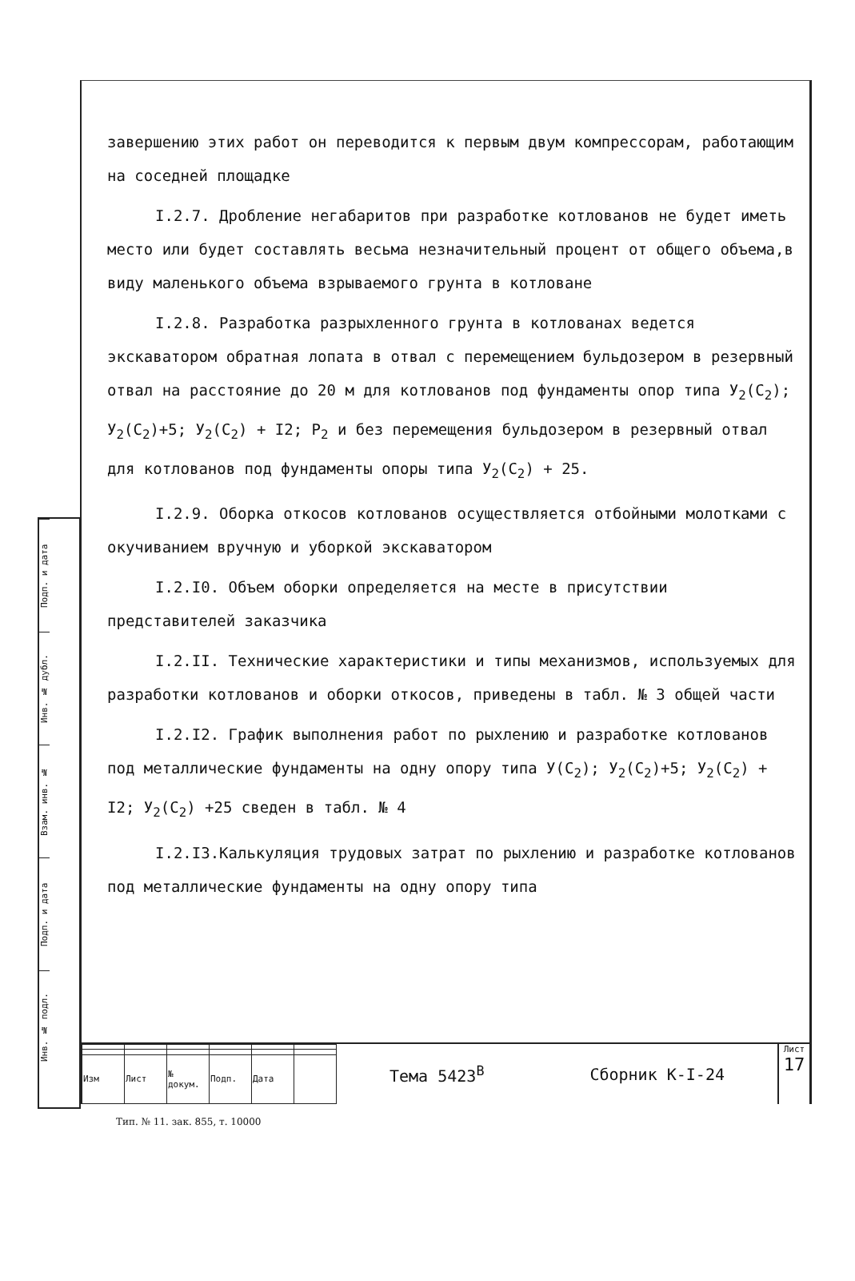Подп. и дата
Инв. № дубл.
Взам. инв. №
Подп. и дата
Инв. № подл.
завершению этих работ он переводится к первым двум компрессорам, работающим на соседней площадке
I.2.7. Дробление негабаритов при разработке котлованов не будет иметь место или будет составлять весьма незначительный процент от общего объема,в виду маленького объема взрываемого грунта в котловане
I.2.8. Разработка разрыхленного грунта в котлованах ведется экскаватором обратная лопата в отвал с перемещением бульдозером в резервный отвал на расстояние до 20 м для котлованов под фундаменты опор типа У<sub>2</sub>(С<sub>2</sub>); У<sub>2</sub>(С<sub>2</sub>)+5; У<sub>2</sub>(С<sub>2</sub>) + I2; Р<sub>2</sub> и без перемещения бульдозером в резервный отвал для котлованов под фундаменты опоры типа У<sub>2</sub>(С<sub>2</sub>) + 25.
I.2.9. Оборка откосов котлованов осуществляется отбойными молотками с окучиванием вручную и уборкой экскаватором
I.2.I0. Объем оборки определяется на месте в присутствии представителей заказчика
I.2.II. Технические характеристики и типы механизмов, используемых для разработки котлованов и оборки откосов, приведены в табл. № 3 общей части
I.2.I2. График выполнения работ по рыхлению и разработке котлованов под металлические фундаменты на одну опору типа У(С<sub>2</sub>); У<sub>2</sub>(С<sub>2</sub>)+5; У<sub>2</sub>(С<sub>2</sub>) + I2; У<sub>2</sub>(С<sub>2</sub>) +25 сведен в табл. № 4
I.2.I3.Калькуляция трудовых затрат по рыхлению и разработке котлованов под металлические фундаменты на одну опору типа
| Изм | Лист | № докум. | Подп. | Дата | |
Тема 5423<sup>В</sup> Сборник К-I-24
Лист
17
Тип. № 11. зак. 855, т. 10000